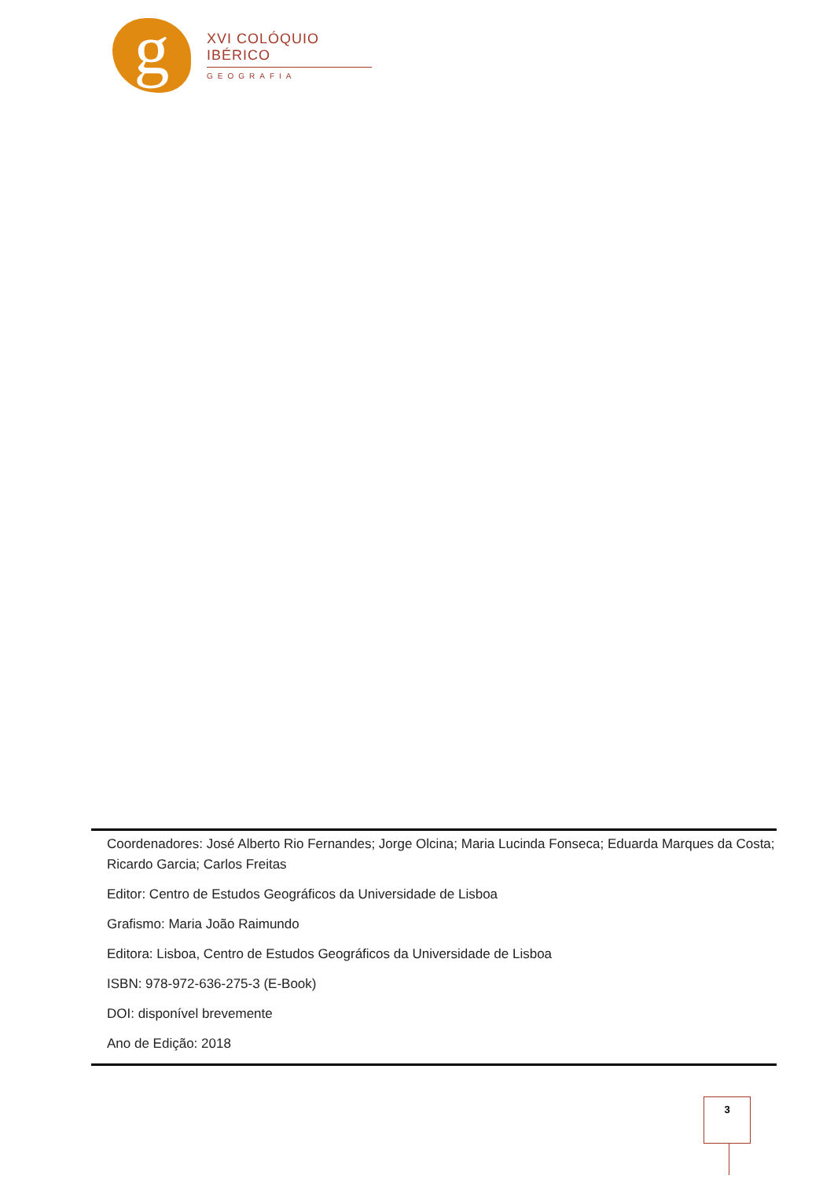g
XVI COLÓQUIO IBÉRICO
GEOGRAFIA
Coordenadores: José Alberto Rio Fernandes; Jorge Olcina; Maria Lucinda Fonseca; Eduarda Marques da Costa; Ricardo Garcia; Carlos Freitas
Editor: Centro de Estudos Geográficos da Universidade de Lisboa
Grafismo: Maria João Raimundo
Editora: Lisboa, Centro de Estudos Geográficos da Universidade de Lisboa
ISBN: 978-972-636-275-3 (E-Book)
DOI: disponível brevemente
Ano de Edição: 2018
3